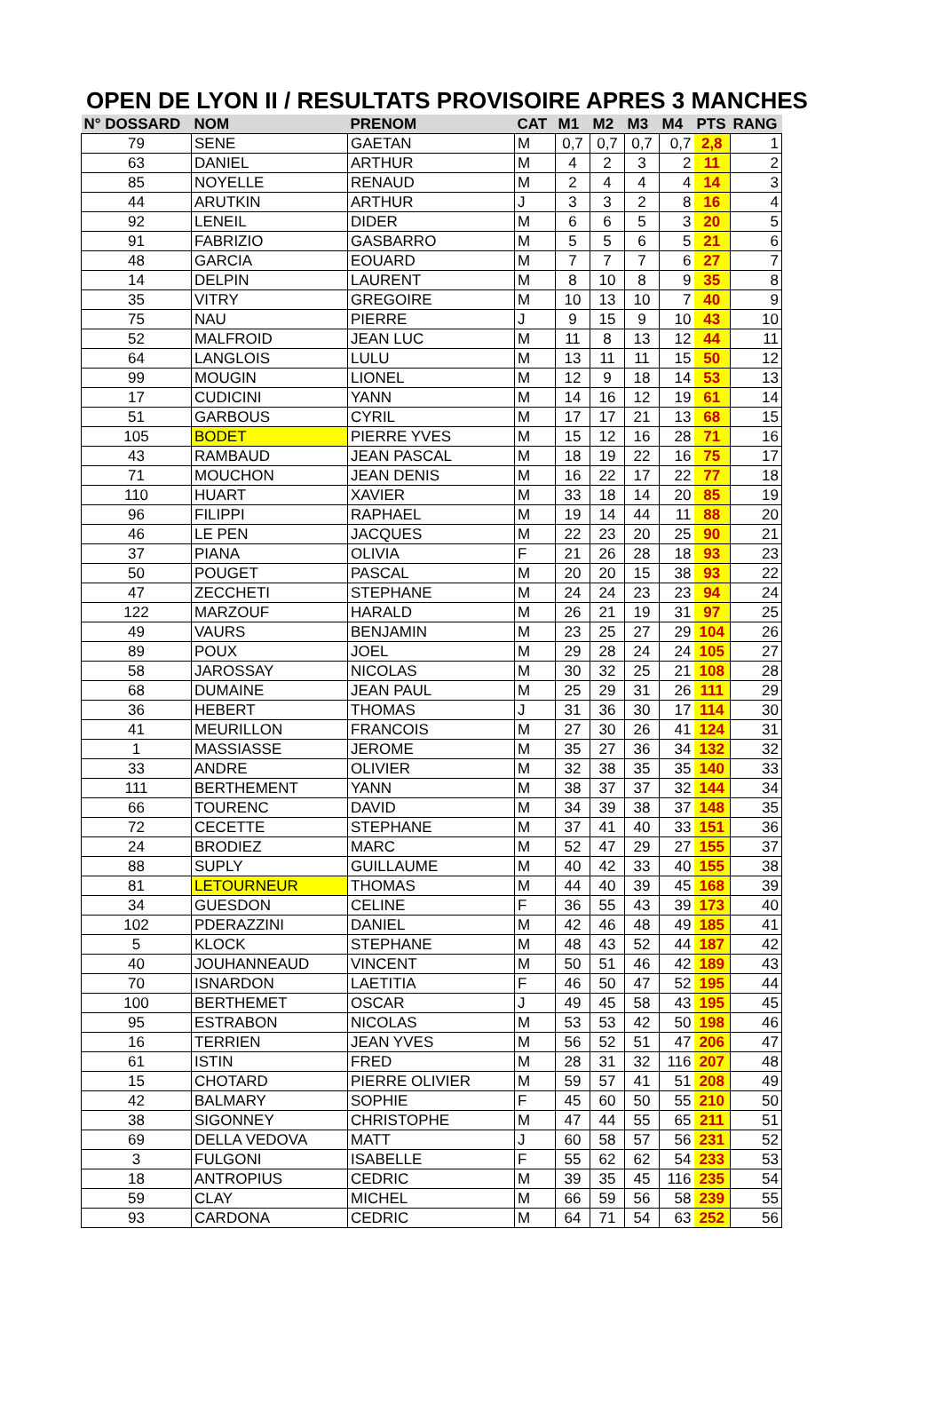OPEN DE LYON II / RESULTATS PROVISOIRE APRES 3 MANCHES
| N° DOSSARD | NOM | PRENOM | CAT | M1 | M2 | M3 | M4 | PTS | RANG |
| --- | --- | --- | --- | --- | --- | --- | --- | --- | --- |
| 79 | SENE | GAETAN | M | 0,7 | 0,7 | 0,7 | 0,7 | 2,8 | 1 |
| 63 | DANIEL | ARTHUR | M | 4 | 2 | 3 | 2 | 11 | 2 |
| 85 | NOYELLE | RENAUD | M | 2 | 4 | 4 | 4 | 14 | 3 |
| 44 | ARUTKIN | ARTHUR | J | 3 | 3 | 2 | 8 | 16 | 4 |
| 92 | LENEIL | DIDER | M | 6 | 6 | 5 | 3 | 20 | 5 |
| 91 | FABRIZIO | GASBARRO | M | 5 | 5 | 6 | 5 | 21 | 6 |
| 48 | GARCIA | EOUARD | M | 7 | 7 | 7 | 6 | 27 | 7 |
| 14 | DELPIN | LAURENT | M | 8 | 10 | 8 | 9 | 35 | 8 |
| 35 | VITRY | GREGOIRE | M | 10 | 13 | 10 | 7 | 40 | 9 |
| 75 | NAU | PIERRE | J | 9 | 15 | 9 | 10 | 43 | 10 |
| 52 | MALFROID | JEAN LUC | M | 11 | 8 | 13 | 12 | 44 | 11 |
| 64 | LANGLOIS | LULU | M | 13 | 11 | 11 | 15 | 50 | 12 |
| 99 | MOUGIN | LIONEL | M | 12 | 9 | 18 | 14 | 53 | 13 |
| 17 | CUDICINI | YANN | M | 14 | 16 | 12 | 19 | 61 | 14 |
| 51 | GARBOUS | CYRIL | M | 17 | 17 | 21 | 13 | 68 | 15 |
| 105 | BODET | PIERRE YVES | M | 15 | 12 | 16 | 28 | 71 | 16 |
| 43 | RAMBAUD | JEAN PASCAL | M | 18 | 19 | 22 | 16 | 75 | 17 |
| 71 | MOUCHON | JEAN DENIS | M | 16 | 22 | 17 | 22 | 77 | 18 |
| 110 | HUART | XAVIER | M | 33 | 18 | 14 | 20 | 85 | 19 |
| 96 | FILIPPI | RAPHAEL | M | 19 | 14 | 44 | 11 | 88 | 20 |
| 46 | LE PEN | JACQUES | M | 22 | 23 | 20 | 25 | 90 | 21 |
| 37 | PIANA | OLIVIA | F | 21 | 26 | 28 | 18 | 93 | 23 |
| 50 | POUGET | PASCAL | M | 20 | 20 | 15 | 38 | 93 | 22 |
| 47 | ZECCHETI | STEPHANE | M | 24 | 24 | 23 | 23 | 94 | 24 |
| 122 | MARZOUF | HARALD | M | 26 | 21 | 19 | 31 | 97 | 25 |
| 49 | VAURS | BENJAMIN | M | 23 | 25 | 27 | 29 | 104 | 26 |
| 89 | POUX | JOEL | M | 29 | 28 | 24 | 24 | 105 | 27 |
| 58 | JAROSSAY | NICOLAS | M | 30 | 32 | 25 | 21 | 108 | 28 |
| 68 | DUMAINE | JEAN PAUL | M | 25 | 29 | 31 | 26 | 111 | 29 |
| 36 | HEBERT | THOMAS | J | 31 | 36 | 30 | 17 | 114 | 30 |
| 41 | MEURILLON | FRANCOIS | M | 27 | 30 | 26 | 41 | 124 | 31 |
| 1 | MASSIASSE | JEROME | M | 35 | 27 | 36 | 34 | 132 | 32 |
| 33 | ANDRE | OLIVIER | M | 32 | 38 | 35 | 35 | 140 | 33 |
| 111 | BERTHEMENT | YANN | M | 38 | 37 | 37 | 32 | 144 | 34 |
| 66 | TOURENC | DAVID | M | 34 | 39 | 38 | 37 | 148 | 35 |
| 72 | CECETTE | STEPHANE | M | 37 | 41 | 40 | 33 | 151 | 36 |
| 24 | BRODIEZ | MARC | M | 52 | 47 | 29 | 27 | 155 | 37 |
| 88 | SUPLY | GUILLAUME | M | 40 | 42 | 33 | 40 | 155 | 38 |
| 81 | LETOURNEUR | THOMAS | M | 44 | 40 | 39 | 45 | 168 | 39 |
| 34 | GUESDON | CELINE | F | 36 | 55 | 43 | 39 | 173 | 40 |
| 102 | PDERAZZINI | DANIEL | M | 42 | 46 | 48 | 49 | 185 | 41 |
| 5 | KLOCK | STEPHANE | M | 48 | 43 | 52 | 44 | 187 | 42 |
| 40 | JOUHANNEAUD | VINCENT | M | 50 | 51 | 46 | 42 | 189 | 43 |
| 70 | ISNARDON | LAETITIA | F | 46 | 50 | 47 | 52 | 195 | 44 |
| 100 | BERTHEMET | OSCAR | J | 49 | 45 | 58 | 43 | 195 | 45 |
| 95 | ESTRABON | NICOLAS | M | 53 | 53 | 42 | 50 | 198 | 46 |
| 16 | TERRIEN | JEAN YVES | M | 56 | 52 | 51 | 47 | 206 | 47 |
| 61 | ISTIN | FRED | M | 28 | 31 | 32 | 116 | 207 | 48 |
| 15 | CHOTARD | PIERRE OLIVIER | M | 59 | 57 | 41 | 51 | 208 | 49 |
| 42 | BALMARY | SOPHIE | F | 45 | 60 | 50 | 55 | 210 | 50 |
| 38 | SIGONNEY | CHRISTOPHE | M | 47 | 44 | 55 | 65 | 211 | 51 |
| 69 | DELLA VEDOVA | MATT | J | 60 | 58 | 57 | 56 | 231 | 52 |
| 3 | FULGONI | ISABELLE | F | 55 | 62 | 62 | 54 | 233 | 53 |
| 18 | ANTROPIUS | CEDRIC | M | 39 | 35 | 45 | 116 | 235 | 54 |
| 59 | CLAY | MICHEL | M | 66 | 59 | 56 | 58 | 239 | 55 |
| 93 | CARDONA | CEDRIC | M | 64 | 71 | 54 | 63 | 252 | 56 |